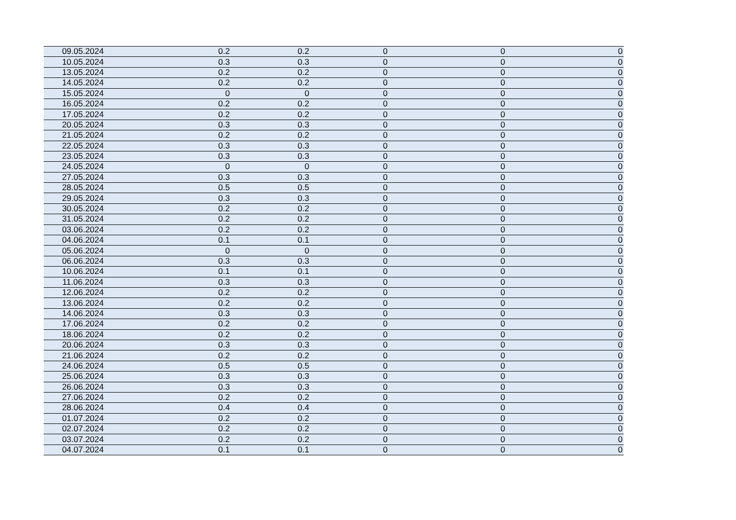| 09.05.2024 | 0.2 | 0.2 | 0 | 0 | 0 |
| 10.05.2024 | 0.3 | 0.3 | 0 | 0 | 0 |
| 13.05.2024 | 0.2 | 0.2 | 0 | 0 | 0 |
| 14.05.2024 | 0.2 | 0.2 | 0 | 0 | 0 |
| 15.05.2024 | 0 | 0 | 0 | 0 | 0 |
| 16.05.2024 | 0.2 | 0.2 | 0 | 0 | 0 |
| 17.05.2024 | 0.2 | 0.2 | 0 | 0 | 0 |
| 20.05.2024 | 0.3 | 0.3 | 0 | 0 | 0 |
| 21.05.2024 | 0.2 | 0.2 | 0 | 0 | 0 |
| 22.05.2024 | 0.3 | 0.3 | 0 | 0 | 0 |
| 23.05.2024 | 0.3 | 0.3 | 0 | 0 | 0 |
| 24.05.2024 | 0 | 0 | 0 | 0 | 0 |
| 27.05.2024 | 0.3 | 0.3 | 0 | 0 | 0 |
| 28.05.2024 | 0.5 | 0.5 | 0 | 0 | 0 |
| 29.05.2024 | 0.3 | 0.3 | 0 | 0 | 0 |
| 30.05.2024 | 0.2 | 0.2 | 0 | 0 | 0 |
| 31.05.2024 | 0.2 | 0.2 | 0 | 0 | 0 |
| 03.06.2024 | 0.2 | 0.2 | 0 | 0 | 0 |
| 04.06.2024 | 0.1 | 0.1 | 0 | 0 | 0 |
| 05.06.2024 | 0 | 0 | 0 | 0 | 0 |
| 06.06.2024 | 0.3 | 0.3 | 0 | 0 | 0 |
| 10.06.2024 | 0.1 | 0.1 | 0 | 0 | 0 |
| 11.06.2024 | 0.3 | 0.3 | 0 | 0 | 0 |
| 12.06.2024 | 0.2 | 0.2 | 0 | 0 | 0 |
| 13.06.2024 | 0.2 | 0.2 | 0 | 0 | 0 |
| 14.06.2024 | 0.3 | 0.3 | 0 | 0 | 0 |
| 17.06.2024 | 0.2 | 0.2 | 0 | 0 | 0 |
| 18.06.2024 | 0.2 | 0.2 | 0 | 0 | 0 |
| 20.06.2024 | 0.3 | 0.3 | 0 | 0 | 0 |
| 21.06.2024 | 0.2 | 0.2 | 0 | 0 | 0 |
| 24.06.2024 | 0.5 | 0.5 | 0 | 0 | 0 |
| 25.06.2024 | 0.3 | 0.3 | 0 | 0 | 0 |
| 26.06.2024 | 0.3 | 0.3 | 0 | 0 | 0 |
| 27.06.2024 | 0.2 | 0.2 | 0 | 0 | 0 |
| 28.06.2024 | 0.4 | 0.4 | 0 | 0 | 0 |
| 01.07.2024 | 0.2 | 0.2 | 0 | 0 | 0 |
| 02.07.2024 | 0.2 | 0.2 | 0 | 0 | 0 |
| 03.07.2024 | 0.2 | 0.2 | 0 | 0 | 0 |
| 04.07.2024 | 0.1 | 0.1 | 0 | 0 | 0 |